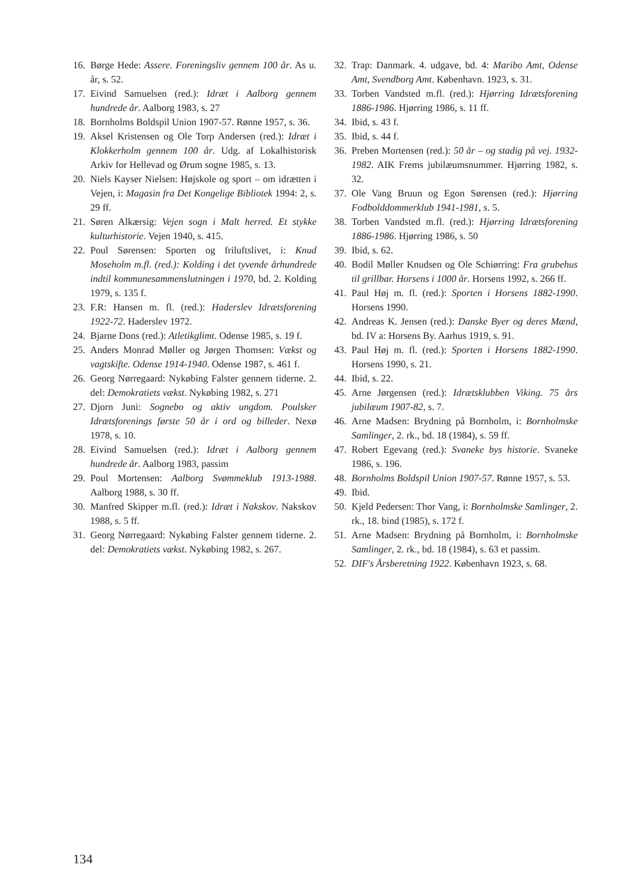16.
Børge Hede: Assere. Foreningsliv gennem 100 år. As u. år, s. 52.
17.
Eivind Samuelsen (red.): Idræt i Aalborg gennem hundrede år. Aalborg 1983, s. 27
18.
Bornholms Boldspil Union 1907-57. Rønne 1957, s. 36.
19.
Aksel Kristensen og Ole Torp Andersen (red.): Idræt i Klokkerholm gennem 100 år. Udg. af Lokalhistorisk Arkiv for Hellevad og Ørum sogne 1985, s. 13.
20.
Niels Kayser Nielsen: Højskole og sport – om idrætten i Vejen, i: Magasin fra Det Kongelige Bibliotek 1994: 2, s. 29 ff.
21.
Søren Alkærsig: Vejen sogn i Malt herred. Et stykke kulturhistorie. Vejen 1940, s. 415.
22.
Poul Sørensen: Sporten og friluftslivet, i: Knud Moseholm m.fl. (red.): Kolding i det tyvende århundrede indtil kommunesammenslutningen i 1970, bd. 2. Kolding 1979, s. 135 f.
23.
F.R: Hansen m. fl. (red.): Haderslev Idrætsforening 1922-72. Haderslev 1972.
24.
Bjarne Dons (red.): Atletikglimt. Odense 1985, s. 19 f.
25.
Anders Monrad Møller og Jørgen Thomsen: Vækst og vagtskifte. Odense 1914-1940. Odense 1987, s. 461 f.
26.
Georg Nørregaard: Nykøbing Falster gennem tiderne. 2. del: Demokratiets vækst. Nykøbing 1982, s. 271
27.
Djorn Juni: Sognebo og aktiv ungdom. Poulsker Idrætsforenings første 50 år i ord og billeder. Nexø 1978, s. 10.
28.
Eivind Samuelsen (red.): Idræt i Aalborg gennem hundrede år. Aalborg 1983, passim
29.
Poul Mortensen: Aalborg Svømmeklub 1913-1988. Aalborg 1988, s. 30 ff.
30.
Manfred Skipper m.fl. (red.): Idræt i Nakskov. Nakskov 1988, s. 5 ff.
31.
Georg Nørregaard: Nykøbing Falster gennem tiderne. 2. del: Demokratiets vækst. Nykøbing 1982, s. 267.
32.
Trap: Danmark. 4. udgave, bd. 4: Maribo Amt, Odense Amt, Svendborg Amt. København. 1923, s. 31.
33.
Torben Vandsted m.fl. (red.): Hjørring Idrætsforening 1886-1986. Hjørring 1986, s. 11 ff.
34.
Ibid, s. 43 f.
35.
Ibid, s. 44 f.
36.
Preben Mortensen (red.): 50 år – og stadig på vej. 1932-1982. AIK Frems jubilæumsnummer. Hjørring 1982, s. 32.
37.
Ole Vang Bruun og Egon Sørensen (red.): Hjørring Fodbolddommerklub 1941-1981, s. 5.
38.
Torben Vandsted m.fl. (red.): Hjørring Idrætsforening 1886-1986. Hjørring 1986, s. 50
39.
Ibid, s. 62.
40.
Bodil Møller Knudsen og Ole Schiørring: Fra grubehus til grillbar. Horsens i 1000 år. Horsens 1992, s. 266 ff.
41.
Paul Høj m. fl. (red.): Sporten i Horsens 1882-1990. Horsens 1990.
42.
Andreas K. Jensen (red.): Danske Byer og deres Mænd, bd. IV a: Horsens By. Aarhus 1919, s. 91.
43.
Paul Høj m. fl. (red.): Sporten i Horsens 1882-1990. Horsens 1990, s. 21.
44.
Ibid, s. 22.
45.
Arne Jørgensen (red.): Idrætsklubben Viking. 75 års jubilæum 1907-82, s. 7.
46.
Arne Madsen: Brydning på Bornholm, i: Bornholmske Samlinger, 2. rk., bd. 18 (1984), s. 59 ff.
47.
Robert Egevang (red.): Svaneke bys historie. Svaneke 1986, s. 196.
48.
Bornholms Boldspil Union 1907-57. Rønne 1957, s. 53.
49.
Ibid.
50.
Kjeld Pedersen: Thor Vang, i: Bornholmske Samlinger, 2. rk., 18. bind (1985), s. 172 f.
51.
Arne Madsen: Brydning på Bornholm, i: Bornholmske Samlinger, 2. rk., bd. 18 (1984), s. 63 et passim.
52.
DIF's Årsberetning 1922. København 1923, s. 68.
134